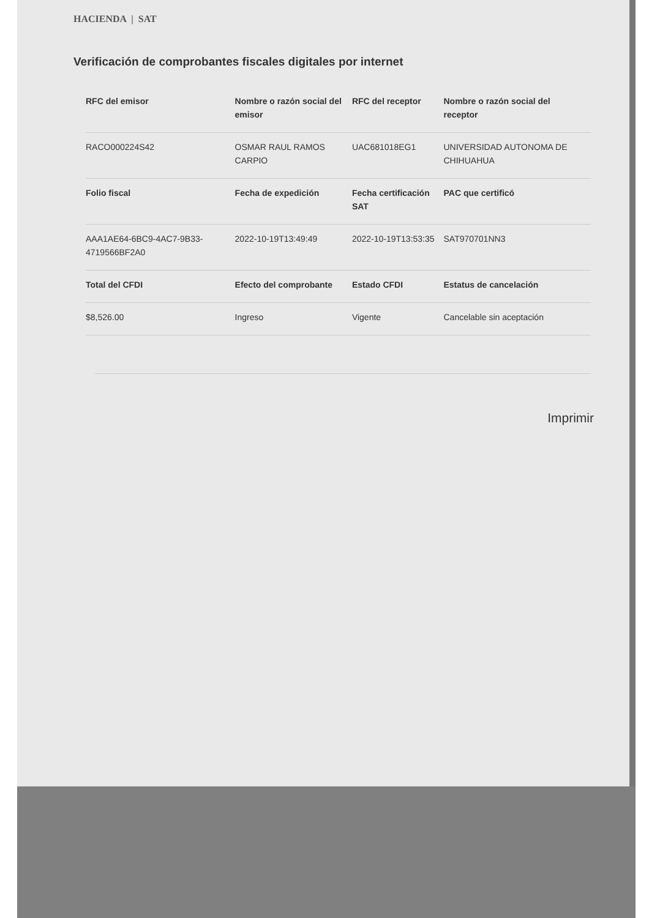HACIENDA | SAT
Verificación de comprobantes fiscales digitales por internet
| RFC del emisor | Nombre o razón social del emisor | RFC del receptor | Nombre o razón social del receptor |
| --- | --- | --- | --- |
| RACO000224S42 | OSMAR RAUL RAMOS CARPIO | UAC681018EG1 | UNIVERSIDAD AUTONOMA DE CHIHUAHUA |
| Folio fiscal | Fecha de expedición | Fecha certificación SAT | PAC que certificó |
| AAA1AE64-6BC9-4AC7-9B33-4719566BF2A0 | 2022-10-19T13:49:49 | 2022-10-19T13:53:35 | SAT970701NN3 |
| Total del CFDI | Efecto del comprobante | Estado CFDI | Estatus de cancelación |
| $8,526.00 | Ingreso | Vigente | Cancelable sin aceptación |
Imprimir